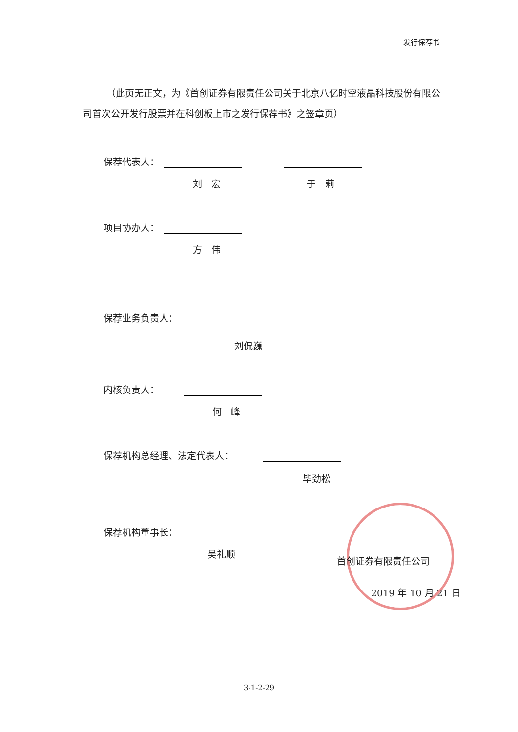发行保荐书
（此页无正文，为《首创证券有限责任公司关于北京八亿时空液晶科技股份有限公司首次公开发行股票并在科创板上市之发行保荐书》之签章页）
保荐代表人：
刘　宏 于　莉
项目协办人：
方　伟
保荐业务负责人：
刘侃巍
内核负责人：
何　峰
保荐机构总经理、法定代表人：
毕劲松
保荐机构董事长：
吴礼顺
首创证券有限责任公司
2019 年 10 月 21 日
3-1-2-29